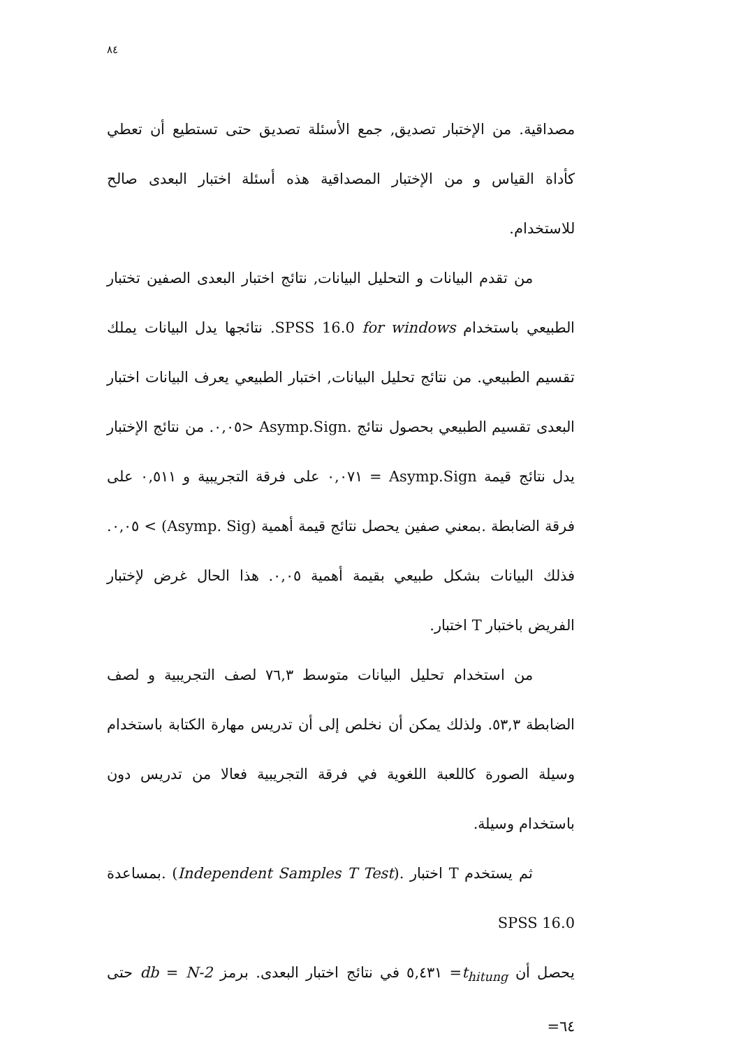٨٤
مصداقية. من الإختبار تصديق, جمع الأسئلة تصديق حتى تستطيع أن تعطي كأداة القياس و من الإختبار المصداقية هذه أسئلة اختبار البعدى صالح للاستخدام.
من تقدم البيانات و التحليل البيانات, نتائج اختبار البعدى الصفين تختبار الطبيعي باستخدام SPSS 16.0 for windows. نتائجها يدل البيانات يملك تقسيم الطبيعي. من نتائج تحليل البيانات, اختبار الطبيعي يعرف البيانات اختبار البعدى تقسيم الطبيعي بحصول نتائج .Asymp.Sign <٠,٠٥. من نتائج الإختبار يدل نتائج قيمة Asymp.Sign = ٠,٠٧١ على فرقة التجريبية و ٠,٥١١ على فرقة الضابطة .بمعني صفين يحصل نتائج قيمة أهمية (Asymp. Sig) > ٠,٠٥. فذلك البيانات بشكل طبيعي بقيمة أهمية ٠,٠٥. هذا الحال غرض لإختبار الفريض باختبار T اختبار.
من استخدام تحليل البيانات متوسط ٧٦,٣ لصف التجريبية و لصف الضابطة ٥٣,٣. ولذلك يمكن أن نخلص إلى أن تدريس مهارة الكتابة باستخدام وسيلة الصورة كاللعبة اللغوية في فرقة التجريبية فعالا من تدريس دون باستخدام وسيلة.
ثم يستخدم T اختبار .(Independent Samples T Test) .بمساعدة SPSS 16.0
يحصل أن t<sub>hitung</sub>= ٥,٤٣١ في نتائج اختبار البعدى. برمز db = N-2 حتى ٦٤=